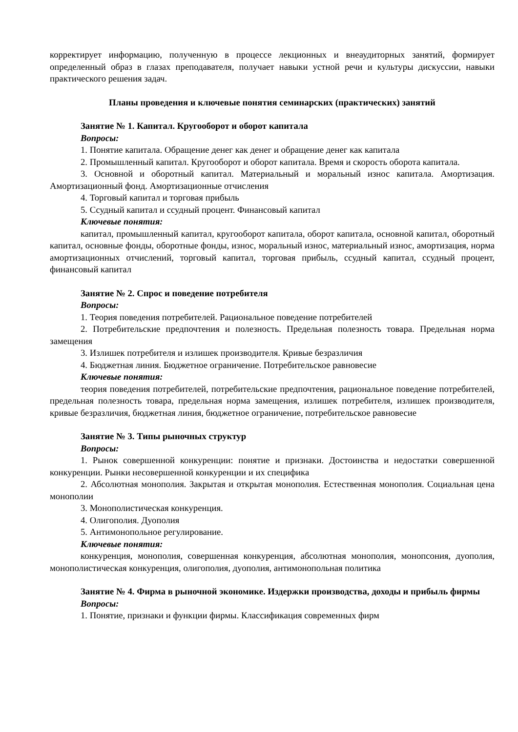корректирует информацию, полученную в процессе лекционных и внеаудиторных занятий, формирует определенный образ в глазах преподавателя, получает навыки устной речи и культуры дискуссии, навыки практического решения задач.
Планы проведения и ключевые понятия семинарских (практических) занятий
Занятие № 1. Капитал. Кругооборот и оборот капитала
Вопросы:
1. Понятие капитала. Обращение денег как денег и обращение денег как капитала
2. Промышленный капитал. Кругооборот и оборот капитала. Время и скорость оборота капитала.
3. Основной и оборотный капитал. Материальный и моральный износ капитала. Амортизация. Амортизационный фонд. Амортизационные отчисления
4. Торговый капитал и торговая прибыль
5. Ссудный капитал и ссудный процент. Финансовый капитал
Ключевые понятия:
капитал, промышленный капитал, кругооборот капитала, оборот капитала, основной капитал, оборотный капитал, основные фонды, оборотные фонды, износ, моральный износ, материальный износ, амортизация, норма амортизационных отчислений, торговый капитал, торговая прибыль, ссудный капитал, ссудный процент, финансовый капитал
Занятие № 2. Спрос и поведение потребителя
Вопросы:
1. Теория поведения потребителей. Рациональное поведение потребителей
2. Потребительские предпочтения и полезность. Предельная полезность товара. Предельная норма замещения
3. Излишек потребителя и излишек производителя. Кривые безразличия
4. Бюджетная линия. Бюджетное ограничение. Потребительское равновесие
Ключевые понятия:
теория поведения потребителей, потребительские предпочтения, рациональное поведение потребителей, предельная полезность товара, предельная норма замещения, излишек потребителя, излишек производителя, кривые безразличия, бюджетная линия, бюджетное ограничение, потребительское равновесие
Занятие № 3. Типы рыночных структур
Вопросы:
1. Рынок совершенной конкуренции: понятие и признаки. Достоинства и недостатки совершенной конкуренции. Рынки несовершенной конкуренции и их специфика
2. Абсолютная монополия. Закрытая и открытая монополия. Естественная монополия. Социальная цена монополии
3. Монополистическая конкуренция.
4. Олигополия. Дуополия
5. Антимонопольное регулирование.
Ключевые понятия:
конкуренция, монополия, совершенная конкуренция, абсолютная монополия, монопсония, дуополия, монополистическая конкуренция, олигополия, дуополия, антимонопольная политика
Занятие № 4. Фирма в рыночной экономике. Издержки производства, доходы и прибыль фирмы
Вопросы:
1. Понятие, признаки и функции фирмы. Классификация современных фирм